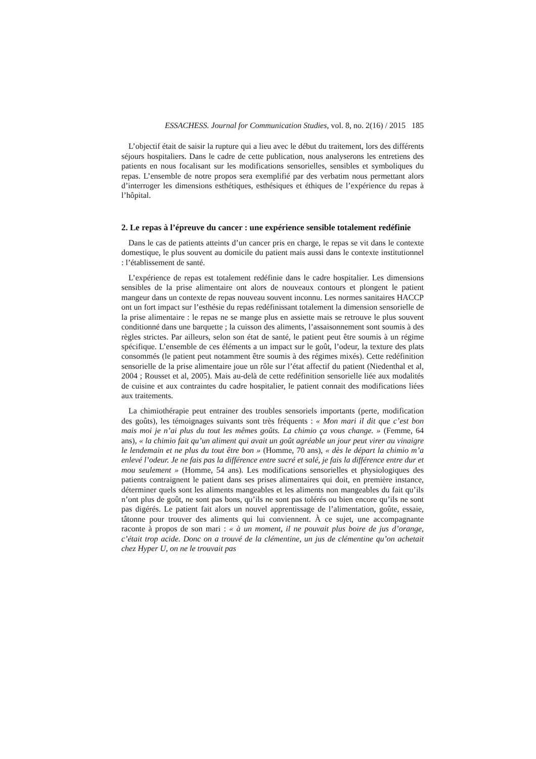ESSACHESS. Journal for Communication Studies, vol. 8, no. 2(16) / 2015 185
L’objectif était de saisir la rupture qui a lieu avec le début du traitement, lors des différents séjours hospitaliers. Dans le cadre de cette publication, nous analyserons les entretiens des patients en nous focalisant sur les modifications sensorielles, sensibles et symboliques du repas. L’ensemble de notre propos sera exemplifié par des verbatim nous permettant alors d’interroger les dimensions esthétiques, esthésiques et éthiques de l’expérience du repas à l’hôpital.
2. Le repas à l’épreuve du cancer : une expérience sensible totalement redéfinie
Dans le cas de patients atteints d’un cancer pris en charge, le repas se vit dans le contexte domestique, le plus souvent au domicile du patient mais aussi dans le contexte institutionnel : l’établissement de santé.
L’expérience de repas est totalement redéfinie dans le cadre hospitalier. Les dimensions sensibles de la prise alimentaire ont alors de nouveaux contours et plongent le patient mangeur dans un contexte de repas nouveau souvent inconnu. Les normes sanitaires HACCP ont un fort impact sur l’esthésie du repas redéfinissant totalement la dimension sensorielle de la prise alimentaire : le repas ne se mange plus en assiette mais se retrouve le plus souvent conditionné dans une barquette ; la cuisson des aliments, l’assaisonnement sont soumis à des règles strictes. Par ailleurs, selon son état de santé, le patient peut être soumis à un régime spécifique. L’ensemble de ces éléments a un impact sur le goût, l’odeur, la texture des plats consommés (le patient peut notamment être soumis à des régimes mixés). Cette redéfinition sensorielle de la prise alimentaire joue un rôle sur l’état affectif du patient (Niedenthal et al, 2004 ; Rousset et al, 2005). Mais au-delà de cette redéfinition sensorielle liée aux modalités de cuisine et aux contraintes du cadre hospitalier, le patient connait des modifications liées aux traitements.
La chimiothérapie peut entrainer des troubles sensoriels importants (perte, modification des goûts), les témoignages suivants sont très fréquents : « Mon mari il dit que c’est bon mais moi je n’ai plus du tout les mêmes goûts. La chimio ça vous change. » (Femme, 64 ans), « la chimio fait qu’un aliment qui avait un goût agréable un jour peut virer au vinaigre le lendemain et ne plus du tout être bon » (Homme, 70 ans), « dès le départ la chimio m’a enlevé l’odeur. Je ne fais pas la différence entre sucré et salé, je fais la différence entre dur et mou seulement » (Homme, 54 ans). Les modifications sensorielles et physiologiques des patients contraignent le patient dans ses prises alimentaires qui doit, en première instance, déterminer quels sont les aliments mangeables et les aliments non mangeables du fait qu’ils n’ont plus de goût, ne sont pas bons, qu’ils ne sont pas tolérés ou bien encore qu’ils ne sont pas digérés. Le patient fait alors un nouvel apprentissage de l’alimentation, goûte, essaie, tâtonne pour trouver des aliments qui lui conviennent. À ce sujet, une accompagnante raconte à propos de son mari : « à un moment, il ne pouvait plus boire de jus d’orange, c’était trop acide. Donc on a trouvé de la clémentine, un jus de clémentine qu’on achetait chez Hyper U, on ne le trouvait pas